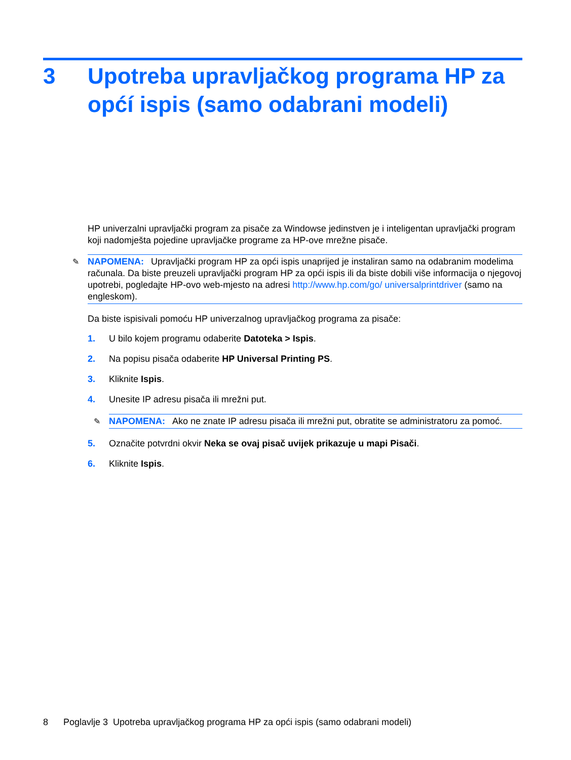3 Upotreba upravljačkog programa HP za općí ispis (samo odabrani modeli)
HP univerzalni upravljački program za pisače za Windowse jedinstven je i inteligentan upravljački program koji nadomješta pojedine upravljačke programe za HP-ove mrežne pisače.
✎ NAPOMENA: Upravljački program HP za opći ispis unaprijed je instaliran samo na odabranim modelima računala. Da biste preuzeli upravljački program HP za opći ispis ili da biste dobili više informacija o njegovoj upotrebi, pogledajte HP-ovo web-mjesto na adresi http://www.hp.com/go/ universalprintdriver (samo na engleskom).
Da biste ispisivali pomoću HP univerzalnog upravljačkog programa za pisače:
1. U bilo kojem programu odaberite Datoteka > Ispis.
2. Na popisu pisača odaberite HP Universal Printing PS.
3. Kliknite Ispis.
4. Unesite IP adresu pisača ili mrežni put.
✎ NAPOMENA: Ako ne znate IP adresu pisača ili mrežni put, obratite se administratoru za pomoć.
5. Označite potvrdni okvir Neka se ovaj pisač uvijek prikazuje u mapi Pisači.
6. Kliknite Ispis.
8 Poglavlje 3 Upotreba upravljačkog programa HP za opći ispis (samo odabrani modeli)